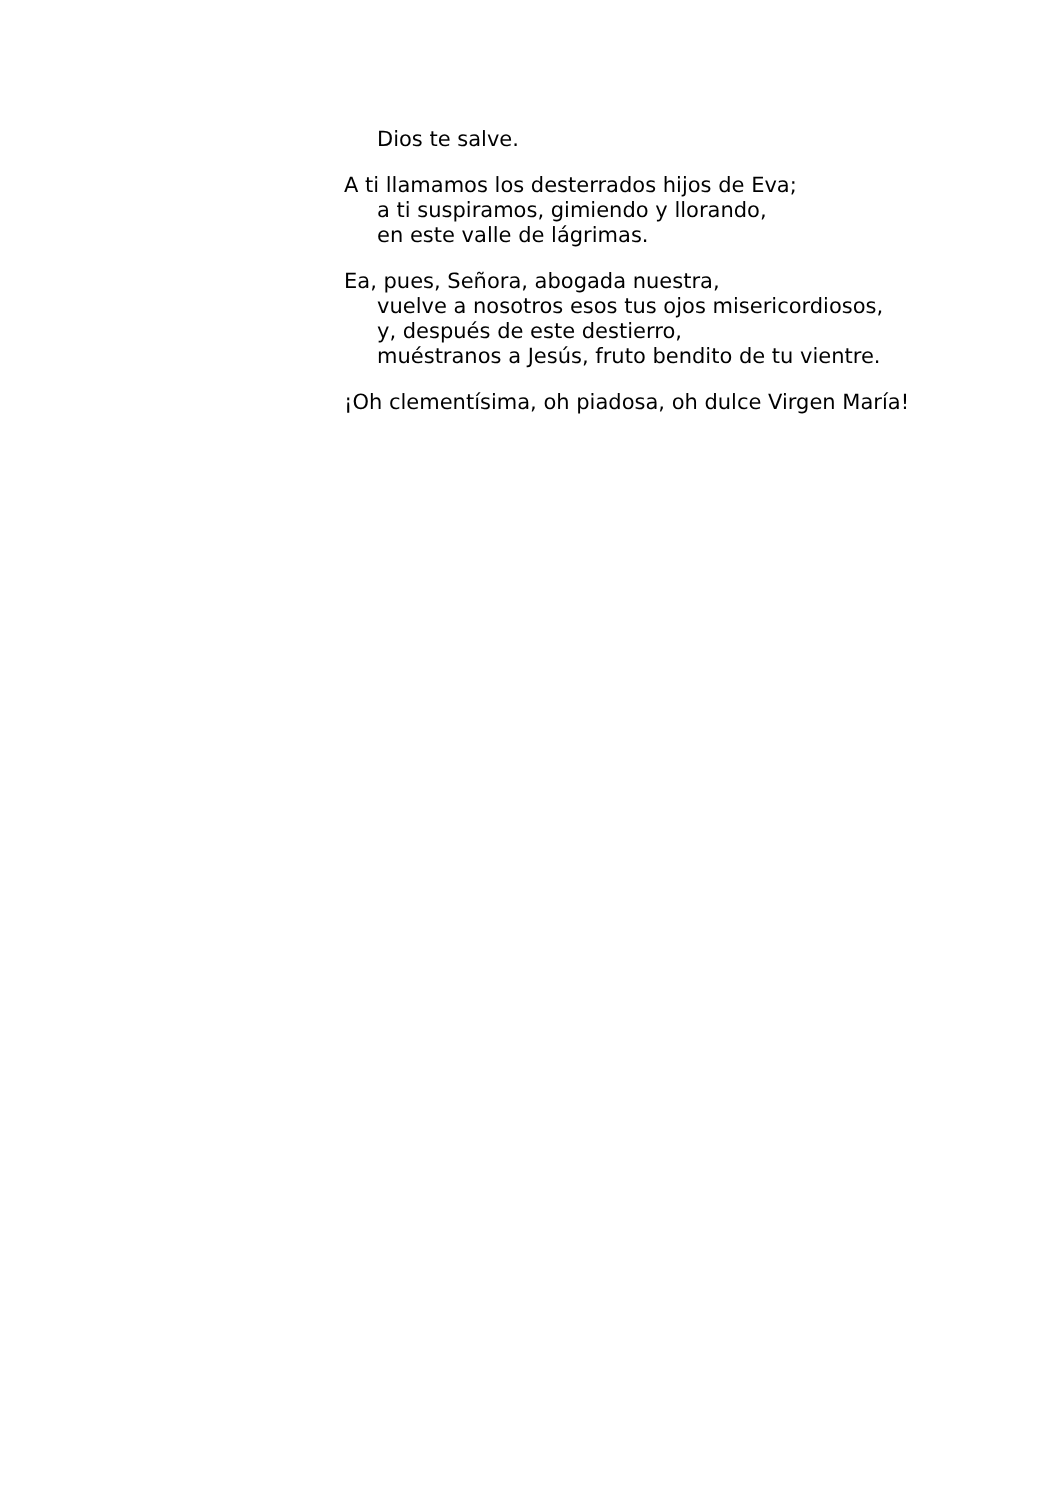Dios te salve.
A ti llamamos los desterrados hijos de Eva;
a ti suspiramos, gimiendo y llorando,
en este valle de lágrimas.
Ea, pues, Señora, abogada nuestra,
vuelve a nosotros esos tus ojos misericordiosos,
y, después de este destierro,
muéstranos a Jesús, fruto bendito de tu vientre.
¡Oh clementísima, oh piadosa, oh dulce Virgen María!